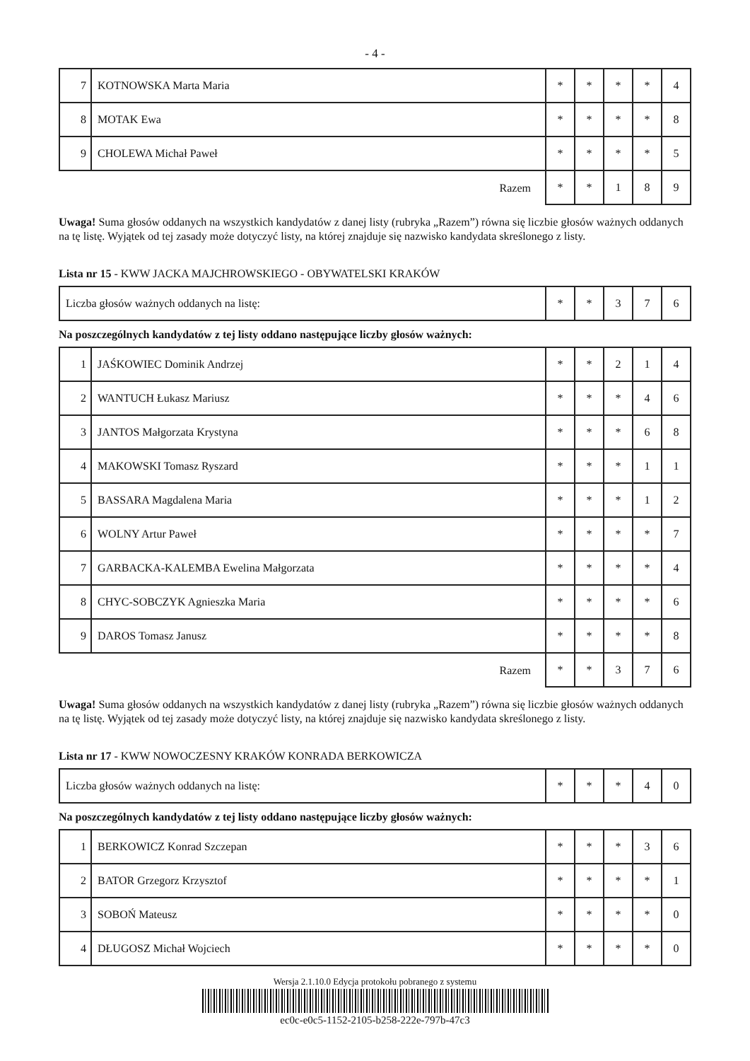- 4 -
| 7 | KOTNOWSKA Marta Maria | * | * | * | * | 4 |
| 8 | MOTAK Ewa | * | * | * | * | 8 |
| 9 | CHOLEWA Michał Paweł | * | * | * | * | 5 |
| Razem | | * | * | 1 | 8 | 9 |
Uwaga! Suma głosów oddanych na wszystkich kandydatów z danej listy (rubryka „Razem”) równa się liczbie głosów ważnych oddanych na tę listę. Wyjątek od tej zasady może dotyczyć listy, na której znajduje się nazwisko kandydata skreślonego z listy.
Lista nr 15 - KWW JACKA MAJCHROWSKIEGO - OBYWATELSKI KRAKÓW
| Liczba głosów ważnych oddanych na listę: | * | * | 3 | 7 | 6 |
Na poszczególnych kandydatów z tej listy oddano następujące liczby głosów ważnych:
| 1 | JAŚKOWIEC Dominik Andrzej | * | * | 2 | 1 | 4 |
| 2 | WANTUCH Łukasz Mariusz | * | * | * | 4 | 6 |
| 3 | JANTOS Małgorzata Krystyna | * | * | * | 6 | 8 |
| 4 | MAKOWSKI Tomasz Ryszard | * | * | * | 1 | 1 |
| 5 | BASSARA Magdalena Maria | * | * | * | 1 | 2 |
| 6 | WOLNY Artur Paweł | * | * | * | * | 7 |
| 7 | GARBACKA-KALEMBA Ewelina Małgorzata | * | * | * | * | 4 |
| 8 | CHYC-SOBCZYK Agnieszka Maria | * | * | * | * | 6 |
| 9 | DAROS Tomasz Janusz | * | * | * | * | 8 |
| Razem | | * | * | 3 | 7 | 6 |
Uwaga! Suma głosów oddanych na wszystkich kandydatów z danej listy (rubryka „Razem”) równa się liczbie głosów ważnych oddanych na tę listę. Wyjątek od tej zasady może dotyczyć listy, na której znajduje się nazwisko kandydata skreślonego z listy.
Lista nr 17 - KWW NOWOCZESNY KRAKÓW KONRADA BERKOWICZA
| Liczba głosów ważnych oddanych na listę: | * | * | * | 4 | 0 |
Na poszczególnych kandydatów z tej listy oddano następujące liczby głosów ważnych:
| 1 | BERKOWICZ Konrad Szczepan | * | * | * | 3 | 6 |
| 2 | BATOR Grzegorz Krzysztof | * | * | * | * | 1 |
| 3 | SOBOŃ Mateusz | * | * | * | * | 0 |
| 4 | DŁUGOSZ Michał Wojciech | * | * | * | * | 0 |
Wersja 2.1.10.0 Edycja protokołu pobranego z systemu
ec0c-e0c5-1152-2105-b258-222e-797b-47c3